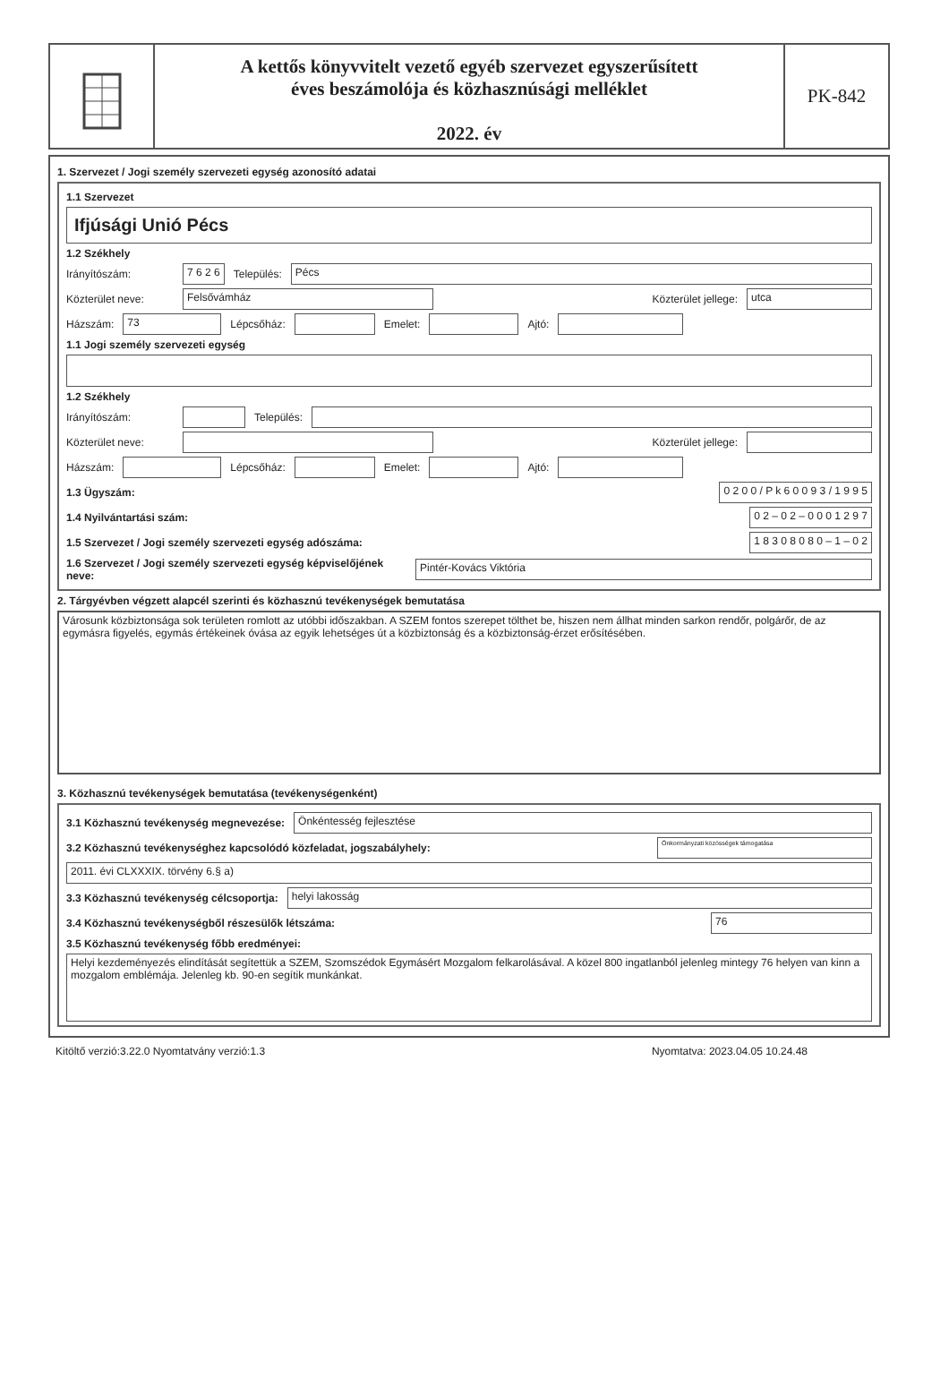A kettős könyvvitelt vezető egyéb szervezet egyszerűsített
éves beszámolója és közhasznúsági melléklet
2022. év
PK-842
1. Szervezet / Jogi személy szervezeti egység azonosító adatai
1.1 Szervezet
Ifjúsági Unió Pécs
1.2 Székhely
Irányítószám: 7 6 2 6 Település: Pécs
Közterület neve: Felsővámház Közterület jellege: utca
Házszám: 73 Lépcsőház: Emelet: Ajtó:
1.1 Jogi személy szervezeti egység
1.2 Székhely
Irányítószám: Település:
Közterület neve: Közterület jellege:
Házszám: Lépcsőház: Emelet: Ajtó:
1.3 Ügyszám: 0 2 0 0 / P k 6 0 0 9 3 / 1 9 9 5
1.4 Nyilvántartási szám: 0 2 – 0 2 – 0 0 0 1 2 9 7
1.5 Szervezet / Jogi személy szervezeti egység adószáma: 1 8 3 0 8 0 8 0 – 1 – 0 2
1.6 Szervezet / Jogi személy szervezeti egység képviselőjének neve: Pintér-Kovács Viktória
2. Tárgyévben végzett alapcél szerinti és közhasznú tevékenységek bemutatása
Városunk közbiztonsága sok területen romlott az utóbbi időszakban. A SZEM fontos szerepet tölthet be, hiszen nem állhat minden sarkon rendőr, polgárőr, de az egymásra figyelés, egymás értékeinek óvása az egyik lehetséges út a közbiztonság és a közbiztonság-érzet erősítésében.
3. Közhasznú tevékenységek bemutatása (tevékenységenként)
3.1 Közhasznú tevékenység megnevezése: Önkéntesség fejlesztése
3.2 Közhasznú tevékenységhez kapcsolódó közfeladat, jogszabályhely: Önkormányzati közösségek támogatása
2011. évi CLXXXIX. törvény 6.§ a)
3.3 Közhasznú tevékenység célcsoportja: helyi lakosság
3.4 Közhasznú tevékenységből részesülők létszáma: 76
3.5 Közhasznú tevékenység főbb eredményei:
Helyi kezdeményezés elindítását segítettük a SZEM, Szomszédok Egymásért Mozgalom felkarolásával. A közel 800 ingatlanból jelenleg mintegy 76 helyen van kinn a mozgalom emblémája. Jelenleg kb. 90-en segítik munkánkat.
Kitöltő verzió:3.22.0 Nyomtatvány verzió:1.3 Nyomtatva: 2023.04.05 10.24.48